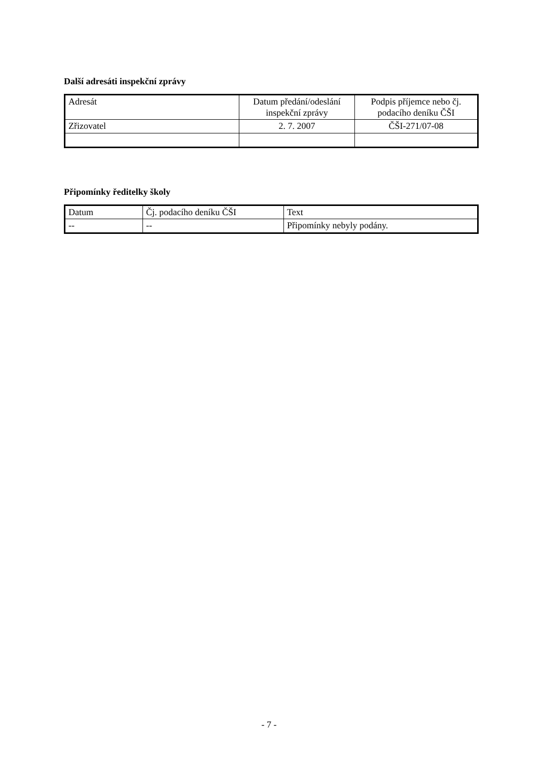Další adresáti inspekční zprávy
| Adresát | Datum předání/odeslání inspekční zprávy | Podpis příjemce nebo čj. podacího deníku ČŠI |
| --- | --- | --- |
| Zřizovatel | 2. 7. 2007 | ČŠI-271/07-08 |
Připomínky ředitelky školy
| Datum | Čj. podacího deníku ČŠI | Text |
| --- | --- | --- |
| -- | -- | Připomínky nebyly podány. |
- 7 -